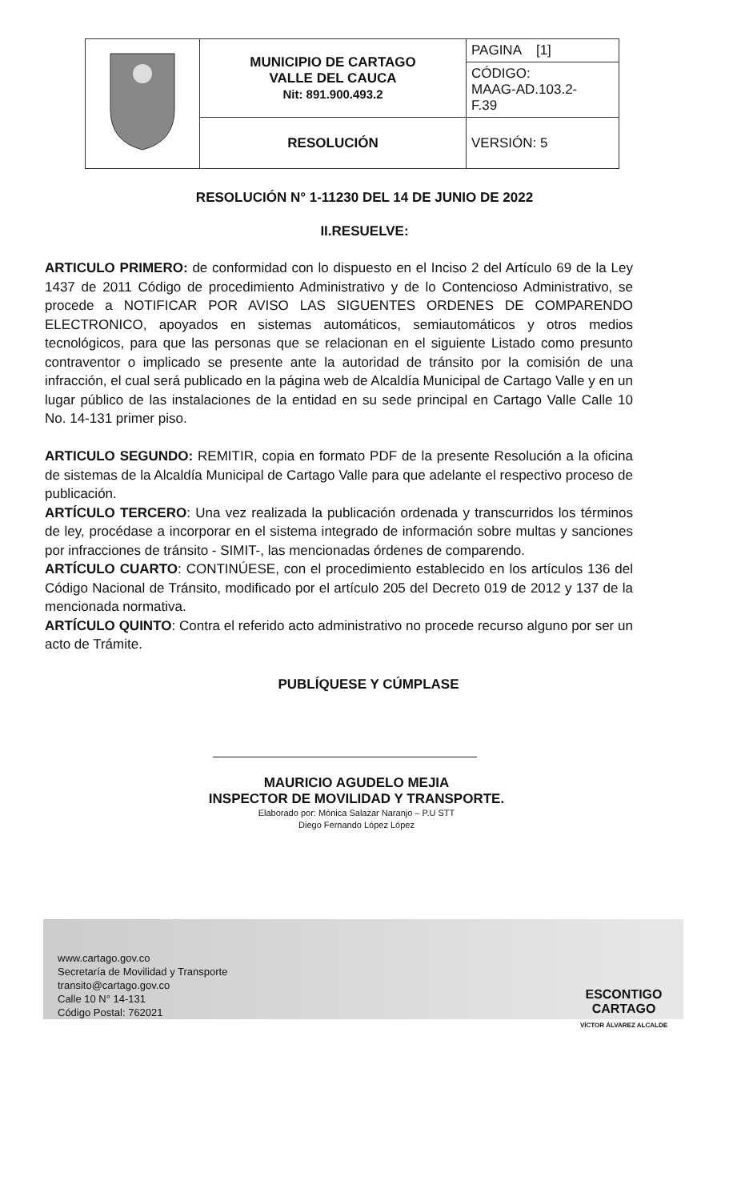| | MUNICIPIO DE CARTAGO VALLE DEL CAUCA Nit: 891.900.493.2 | PAGINA [1] |
| | | CÓDIGO: MAAG-AD.103.2- F.39 |
| | RESOLUCIÓN | VERSIÓN: 5 |
RESOLUCIÓN N° 1-11230 DEL 14 DE JUNIO DE 2022
II.RESUELVE:
ARTICULO PRIMERO: de conformidad con lo dispuesto en el Inciso 2 del Artículo 69 de la Ley 1437 de 2011 Código de procedimiento Administrativo y de lo Contencioso Administrativo, se procede a NOTIFICAR POR AVISO LAS SIGUENTES ORDENES DE COMPARENDO ELECTRONICO, apoyados en sistemas automáticos, semiautomáticos y otros medios tecnológicos, para que las personas que se relacionan en el siguiente Listado como presunto contraventor o implicado se presente ante la autoridad de tránsito por la comisión de una infracción, el cual será publicado en la página web de Alcaldía Municipal de Cartago Valle y en un lugar público de las instalaciones de la entidad en su sede principal en Cartago Valle Calle 10 No. 14-131 primer piso.
ARTICULO SEGUNDO: REMITIR, copia en formato PDF de la presente Resolución a la oficina de sistemas de la Alcaldía Municipal de Cartago Valle para que adelante el respectivo proceso de publicación.
ARTÍCULO TERCERO: Una vez realizada la publicación ordenada y transcurridos los términos de ley, procédase a incorporar en el sistema integrado de información sobre multas y sanciones por infracciones de tránsito - SIMIT-, las mencionadas órdenes de comparendo.
ARTÍCULO CUARTO: CONTINÚESE, con el procedimiento establecido en los artículos 136 del Código Nacional de Tránsito, modificado por el artículo 205 del Decreto 019 de 2012 y 137 de la mencionada normativa.
ARTÍCULO QUINTO: Contra el referido acto administrativo no procede recurso alguno por ser un acto de Trámite.
PUBLÍQUESE Y CÚMPLASE
MAURICIO AGUDELO MEJIA
INSPECTOR DE MOVILIDAD Y TRANSPORTE.
Elaborado por: Mónica Salazar Naranjo – P.U STT
Diego Fernando López López
www.cartago.gov.co
Secretaría de Movilidad y Transporte
transito@cartago.gov.co
Calle 10 N° 14-131
Código Postal: 762021
ESCONTIGO
CARTAGO
VÍCTOR ÁLVAREZ ALCALDE